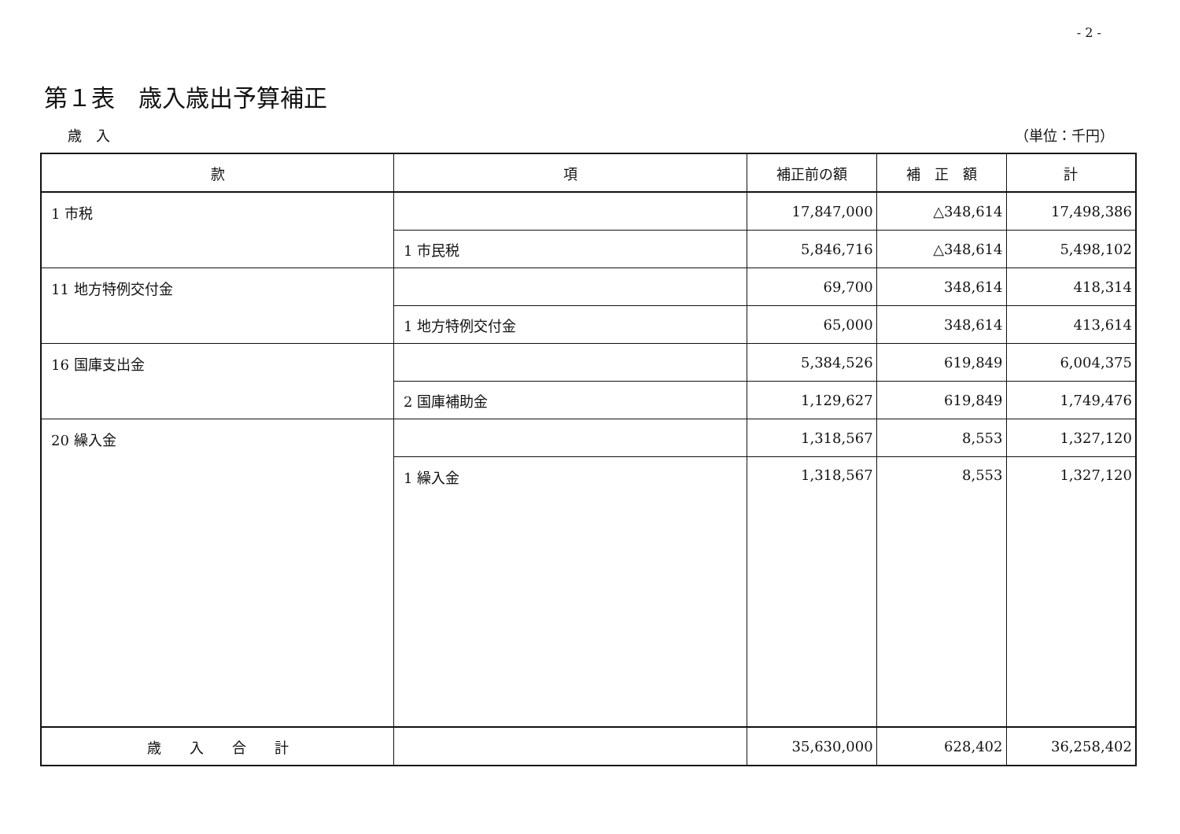- 2 -
第１表　歳入歳出予算補正
歳　入 （単位：千円）
| 款 | 項 | 補正前の額 | 補 正 額 | 計 |
| --- | --- | --- | --- | --- |
| 1 市税 | | 17,847,000 | △348,614 | 17,498,386 |
| | 1 市民税 | 5,846,716 | △348,614 | 5,498,102 |
| 11 地方特例交付金 | | 69,700 | 348,614 | 418,314 |
| | 1 地方特例交付金 | 65,000 | 348,614 | 413,614 |
| 16 国庫支出金 | | 5,384,526 | 619,849 | 6,004,375 |
| | 2 国庫補助金 | 1,129,627 | 619,849 | 1,749,476 |
| 20 繰入金 | | 1,318,567 | 8,553 | 1,327,120 |
| | 1 繰入金 | 1,318,567 | 8,553 | 1,327,120 |
| 歳 入 合 計 | | 35,630,000 | 628,402 | 36,258,402 |